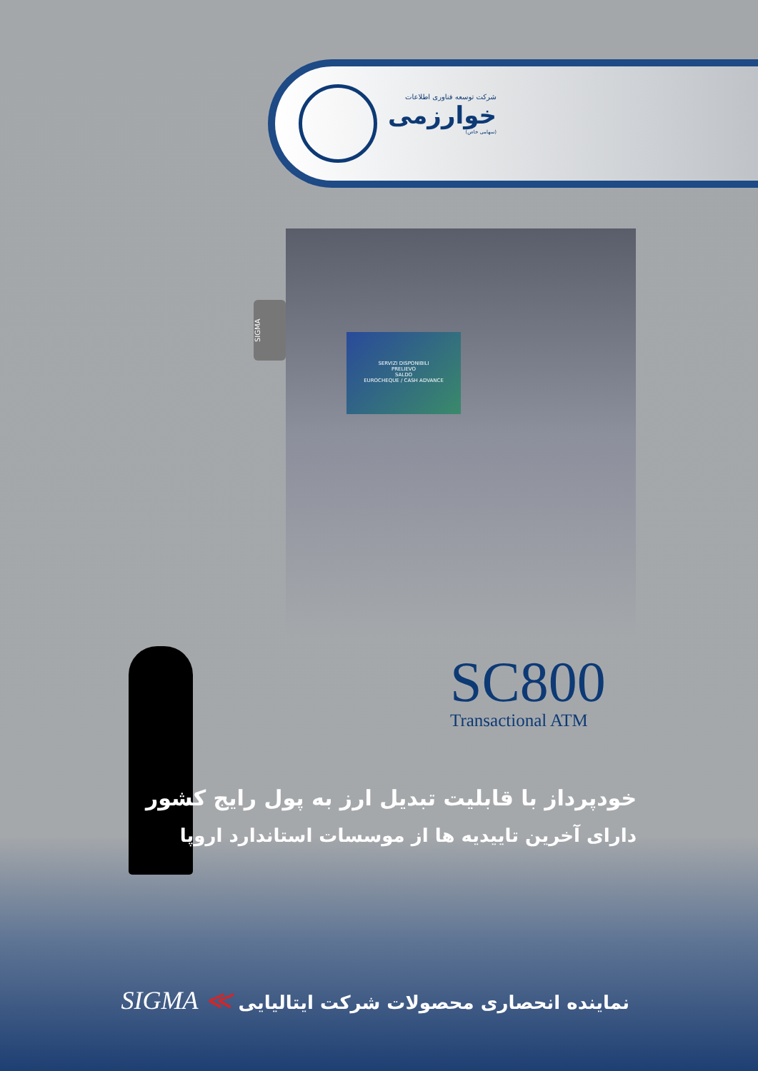شرکت توسعه فناوری اطلاعات
خوارزمی
(سهامی خاص)
SERVIZI DISPONIBILI
PRELIEVO
SALDO
EUROCHEQUE / CASH ADVANCE
SIGMA
SC800
Transactional ATM
خودپرداز با قابلیت تبدیل ارز به پول رایج کشور
دارای آخرین تاییدیه ها از موسسات استاندارد اروپا
نماینده انحصاری محصولات شرکت ایتالیایی ≫ SIGMA